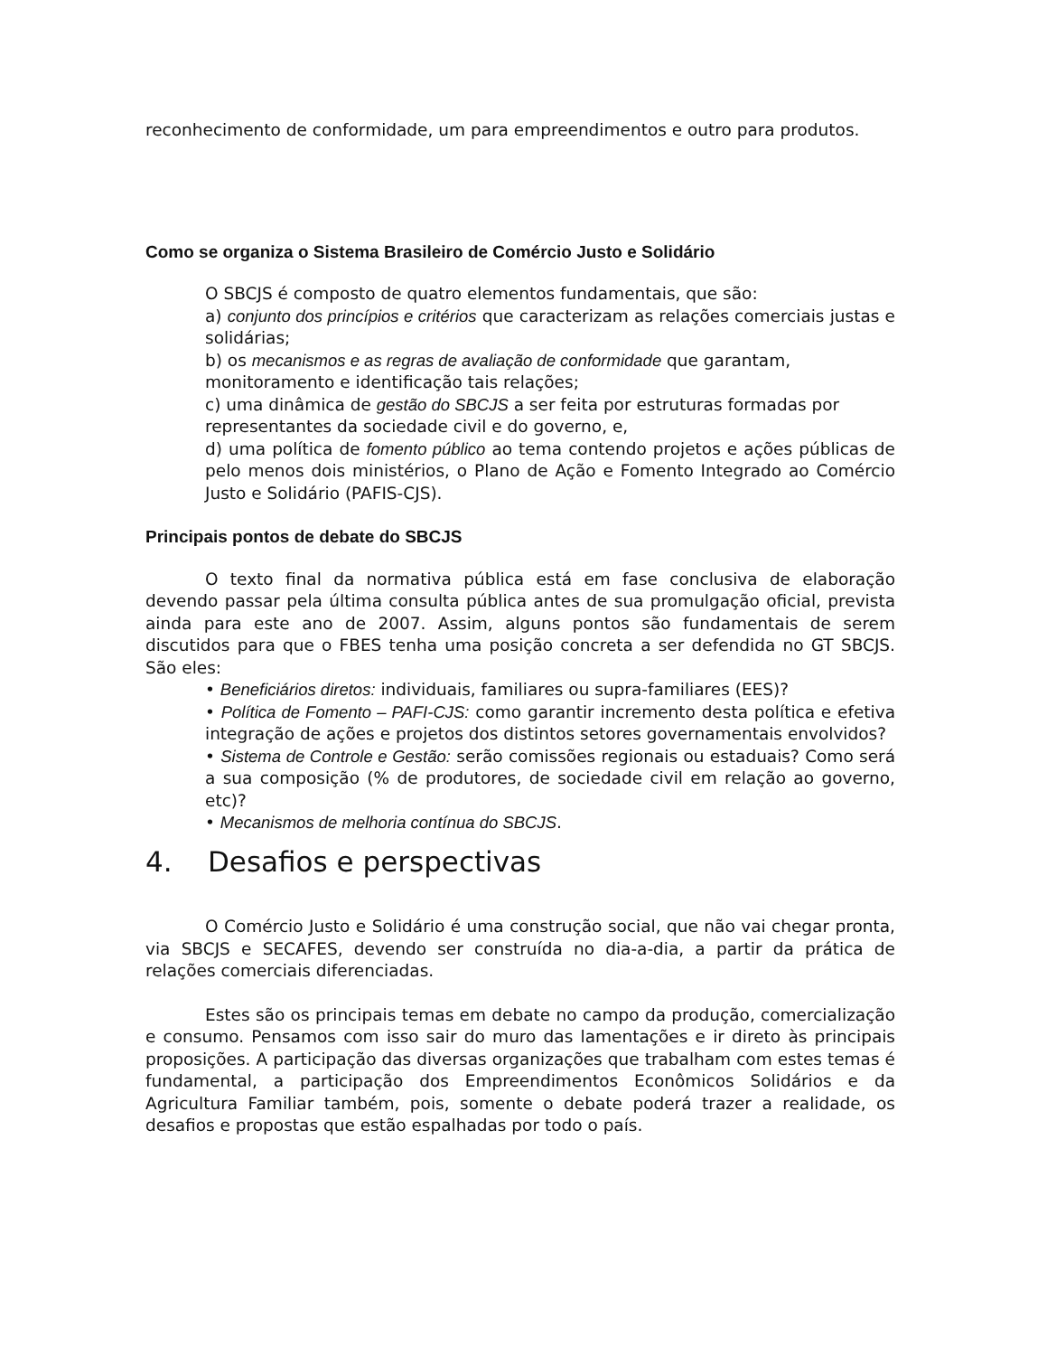reconhecimento de conformidade, um para empreendimentos e outro para produtos.
Como se organiza o Sistema Brasileiro de Comércio Justo e Solidário
O SBCJS é composto de quatro elementos fundamentais, que são:
a) conjunto dos princípios e critérios que caracterizam as relações comerciais justas e solidárias;
b) os mecanismos e as regras de avaliação de conformidade que garantam, monitoramento e identificação tais relações;
c) uma dinâmica de gestão do SBCJS a ser feita por estruturas formadas por representantes da sociedade civil e do governo, e,
d) uma política de fomento público ao tema contendo projetos e ações públicas de pelo menos dois ministérios, o Plano de Ação e Fomento Integrado ao Comércio Justo e Solidário (PAFIS-CJS).
Principais pontos de debate do SBCJS
O texto final da normativa pública está em fase conclusiva de elaboração devendo passar pela última consulta pública antes de sua promulgação oficial, prevista ainda para este ano de 2007. Assim, alguns pontos são fundamentais de serem discutidos para que o FBES tenha uma posição concreta a ser defendida no GT SBCJS. São eles:
• Beneficiários diretos: individuais, familiares ou supra-familiares (EES)?
• Política de Fomento – PAFI-CJS: como garantir incremento desta política e efetiva integração de ações e projetos dos distintos setores governamentais envolvidos?
• Sistema de Controle e Gestão: serão comissões regionais ou estaduais? Como será a sua composição (% de produtores, de sociedade civil em relação ao governo, etc)?
• Mecanismos de melhoria contínua do SBCJS.
4. Desafios e perspectivas
O Comércio Justo e Solidário é uma construção social, que não vai chegar pronta, via SBCJS e SECAFES, devendo ser construída no dia-a-dia, a partir da prática de relações comerciais diferenciadas.
Estes são os principais temas em debate no campo da produção, comercialização e consumo. Pensamos com isso sair do muro das lamentações e ir direto às principais proposições. A participação das diversas organizações que trabalham com estes temas é fundamental, a participação dos Empreendimentos Econômicos Solidários e da Agricultura Familiar também, pois, somente o debate poderá trazer a realidade, os desafios e propostas que estão espalhadas por todo o país.